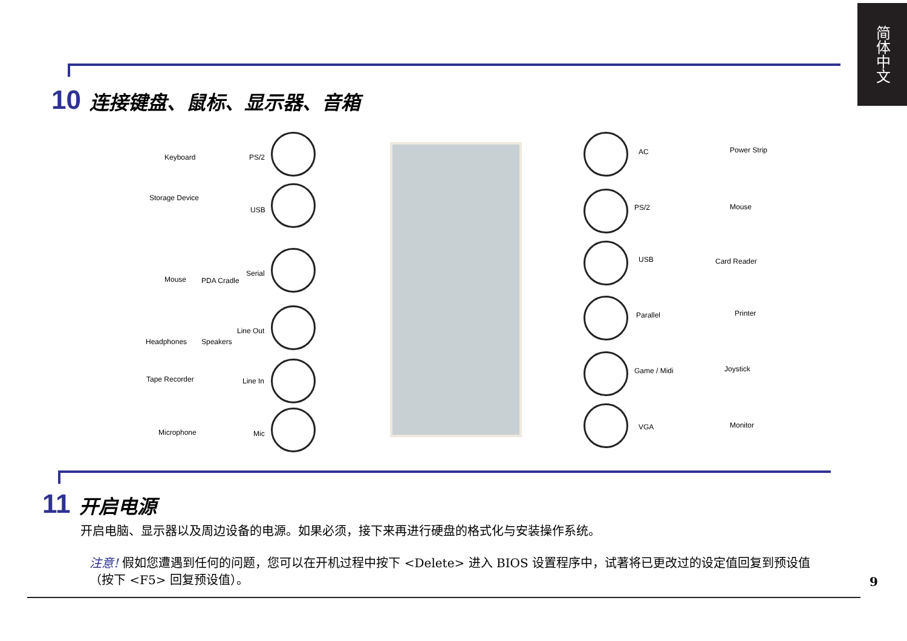简体中文
10 连接键盘、鼠标、显示器、音箱
Keyboard PS/2
Storage Device
USB
Mouse PDA Cradle
Serial
Headphones Speakers
Line Out
Tape Recorder Line In
Microphone Mic
AC Power Strip
PS/2 Mouse
USB Card Reader
Parallel Printer
Game / Midi Joystick
VGA Monitor
11 开启电源
开启电脑、显示器以及周边设备的电源。如果必须，接下来再进行硬盘的格式化与安装操作系统。
注意! 假如您遭遇到任何的问题，您可以在开机过程中按下 <Delete> 进入 BIOS 设置程序中，试著将已更改过的设定值回复到预设值（按下 <F5> 回复预设值）。
9